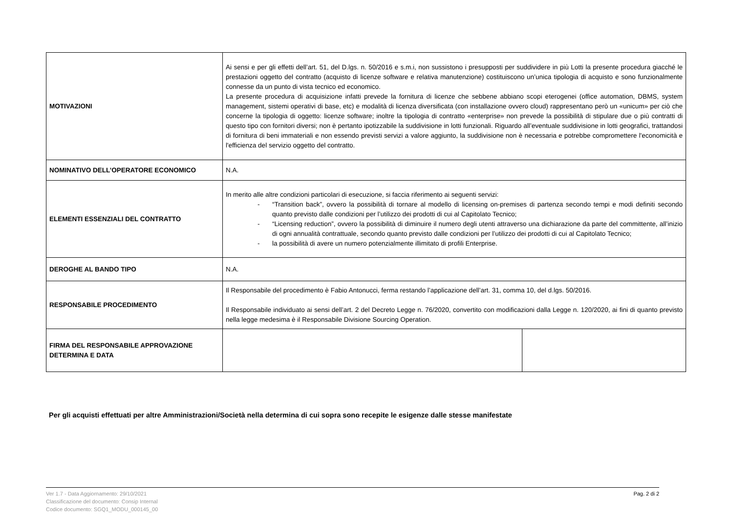| MOTIVAZIONI | Ai sensi e per gli effetti dell’art. 51, del D.lgs. n. 50/2016 e s.m.i, non sussistono i presupposti per suddividere in più Lotti la presente procedura giacché le prestazioni oggetto del contratto (acquisto di licenze software e relativa manutenzione) costituiscono un’unica tipologia di acquisto e sono funzionalmente connesse da un punto di vista tecnico ed economico. La presente procedura di acquisizione infatti prevede la fornitura di licenze che sebbene abbiano scopi eterogenei (office automation, DBMS, system management, sistemi operativi di base, etc) e modalità di licenza diversificata (con installazione ovvero cloud) rappresentano però un «unicum» per ciò che concerne la tipologia di oggetto: licenze software; inoltre la tipologia di contratto «enterprise» non prevede la possibilità di stipulare due o più contratti di questo tipo con fornitori diversi; non è pertanto ipotizzabile la suddivisione in lotti funzionali. Riguardo all’eventuale suddivisione in lotti geografici, trattandosi di fornitura di beni immateriali e non essendo previsti servizi a valore aggiunto, la suddivisione non è necessaria e potrebbe compromettere l'economicità e l'efficienza del servizio oggetto del contratto. | |
| NOMINATIVO DELL’OPERATORE ECONOMICO | N.A. | |
| ELEMENTI ESSENZIALI DEL CONTRATTO | In merito alle altre condizioni particolari di esecuzione, si faccia riferimento ai seguenti servizi: - “Transition back”, ovvero la possibilità di tornare al modello di licensing on-premises di partenza secondo tempi e modi definiti secondo quanto previsto dalle condizioni per l’utilizzo dei prodotti di cui al Capitolato Tecnico; - “Licensing reduction”, ovvero la possibilità di diminuire il numero degli utenti attraverso una dichiarazione da parte del committente, all’inizio di ogni annualità contrattuale, secondo quanto previsto dalle condizioni per l’utilizzo dei prodotti di cui al Capitolato Tecnico; - la possibilità di avere un numero potenzialmente illimitato di profili Enterprise. | |
| DEROGHE AL BANDO TIPO | N.A. | |
| RESPONSABILE PROCEDIMENTO | Il Responsabile del procedimento è Fabio Antonucci, ferma restando l’applicazione dell’art. 31, comma 10, del d.lgs. 50/2016. Il Responsabile individuato ai sensi dell’art. 2 del Decreto Legge n. 76/2020, convertito con modificazioni dalla Legge n. 120/2020, ai fini di quanto previsto nella legge medesima è il Responsabile Divisione Sourcing Operation. | |
| FIRMA DEL RESPONSABILE APPROVAZIONE DETERMINA E DATA | | |
Per gli acquisti effettuati per altre Amministrazioni/Società nella determina di cui sopra sono recepite le esigenze dalle stesse manifestate
Ver 1.7 - Data Aggiornamento: 29/10/2021
Classificazione del documento: Consip Internal
Codice documento: SGQ1_MODU_000145_00
Pag. 2 di 2